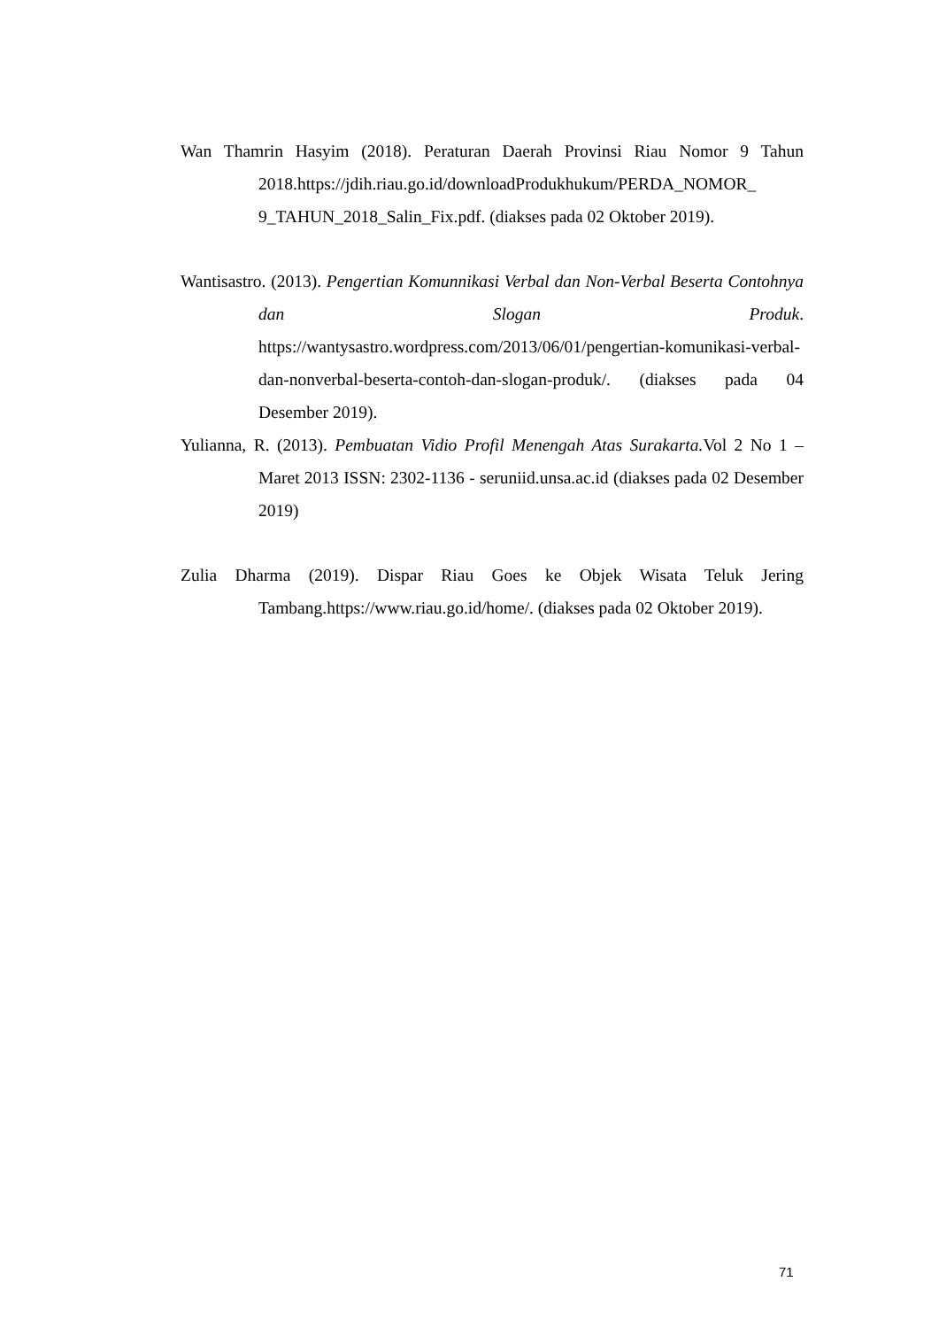Wan Thamrin Hasyim (2018). Peraturan Daerah Provinsi Riau Nomor 9 Tahun 2018.https://jdih.riau.go.id/downloadProdukhukum/PERDA_NOMOR_ 9_TAHUN_2018_Salin_Fix.pdf. (diakses pada 02 Oktober 2019).
Wantisastro. (2013). Pengertian Komunnikasi Verbal dan Non-Verbal Beserta Contohnya dan Slogan Produk. https://wantysastro.wordpress.com/2013/06/01/pengertian-komunikasi-verbal-dan-nonverbal-beserta-contoh-dan-slogan-produk/. (diakses pada 04 Desember 2019).
Yulianna, R. (2013). Pembuatan Vidio Profil Menengah Atas Surakarta. Vol 2 No 1 – Maret 2013 ISSN: 2302-1136 - seruniid.unsa.ac.id (diakses pada 02 Desember 2019)
Zulia Dharma (2019). Dispar Riau Goes ke Objek Wisata Teluk Jering Tambang.https://www.riau.go.id/home/. (diakses pada 02 Oktober 2019).
71